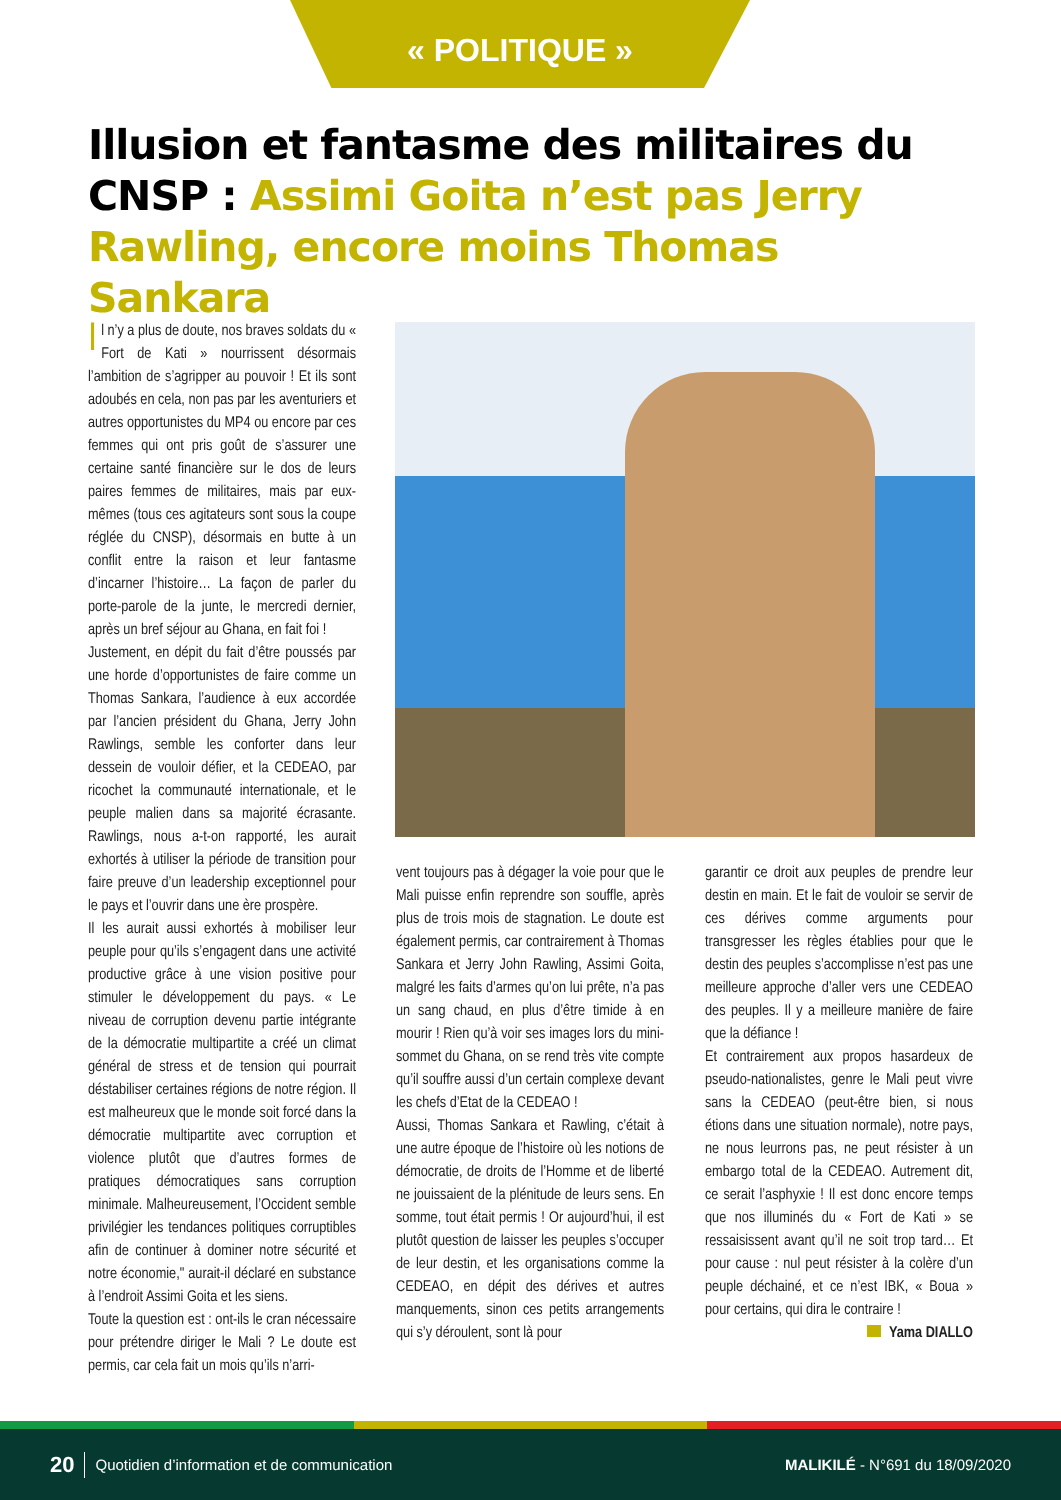« POLITIQUE »
Illusion et fantasme des militaires du CNSP : Assimi Goita n’est pas Jerry Rawling, encore moins Thomas Sankara
Il n’y a plus de doute, nos braves soldats du « Fort de Kati » nourrissent désormais l’ambition de s’agripper au pouvoir ! Et ils sont adoubés en cela, non pas par les aventuriers et autres opportunistes du MP4 ou encore par ces femmes qui ont pris goût de s’assurer une certaine santé financière sur le dos de leurs paires femmes de militaires, mais par eux-mêmes (tous ces agitateurs sont sous la coupe réglée du CNSP), désormais en butte à un conflit entre la raison et leur fantasme d’incarner l’histoire… La façon de parler du porte-parole de la junte, le mercredi dernier, après un bref séjour au Ghana, en fait foi !
Justement, en dépit du fait d’être poussés par une horde d’opportunistes de faire comme un Thomas Sankara, l’audience à eux accordée par l’ancien président du Ghana, Jerry John Rawlings, semble les conforter dans leur dessein de vouloir défier, et la CEDEAO, par ricochet la communauté internationale, et le peuple malien dans sa majorité écrasante. Rawlings, nous a-t-on rapporté, les aurait exhortés à utiliser la période de transition pour faire preuve d’un leadership exceptionnel pour le pays et l’ouvrir dans une ère prospère.
Il les aurait aussi exhortés à mobiliser leur peuple pour qu’ils s’engagent dans une activité productive grâce à une vision positive pour stimuler le développement du pays. « Le niveau de corruption devenu partie intégrante de la démocratie multipartite a créé un climat général de stress et de tension qui pourrait déstabiliser certaines régions de notre région. Il est malheureux que le monde soit forcé dans la démocratie multipartite avec corruption et violence plutôt que d’autres formes de pratiques démocratiques sans corruption minimale. Malheureusement, l’Occident semble privilégier les tendances politiques corruptibles afin de continuer à dominer notre sécurité et notre économie," aurait-il déclaré en substance à l’endroit Assimi Goita et les siens.
Toute la question est : ont-ils le cran nécessaire pour prétendre diriger le Mali ? Le doute est permis, car cela fait un mois qu’ils n’arri-
vent toujours pas à dégager la voie pour que le Mali puisse enfin reprendre son souffle, après plus de trois mois de stagnation. Le doute est également permis, car contrairement à Thomas Sankara et Jerry John Rawling, Assimi Goita, malgré les faits d’armes qu’on lui prête, n’a pas un sang chaud, en plus d’être timide à en mourir ! Rien qu’à voir ses images lors du mini-sommet du Ghana, on se rend très vite compte qu’il souffre aussi d’un certain complexe devant les chefs d’Etat de la CEDEAO !
Aussi, Thomas Sankara et Rawling, c’était à une autre époque de l’histoire où les notions de démocratie, de droits de l’Homme et de liberté ne jouissaient de la plénitude de leurs sens. En somme, tout était permis ! Or aujourd’hui, il est plutôt question de laisser les peuples s’occuper de leur destin, et les organisations comme la CEDEAO, en dépit des dérives et autres manquements, sinon ces petits arrangements qui s’y déroulent, sont là pour
garantir ce droit aux peuples de prendre leur destin en main. Et le fait de vouloir se servir de ces dérives comme arguments pour transgresser les règles établies pour que le destin des peuples s’accomplisse n’est pas une meilleure approche d’aller vers une CEDEAO des peuples. Il y a meilleure manière de faire que la défiance !
Et contrairement aux propos hasardeux de pseudo-nationalistes, genre le Mali peut vivre sans la CEDEAO (peut-être bien, si nous étions dans une situation normale), notre pays, ne nous leurrons pas, ne peut résister à un embargo total de la CEDEAO. Autrement dit, ce serait l’asphyxie ! Il est donc encore temps que nos illuminés du « Fort de Kati » se ressaisissent avant qu’il ne soit trop tard… Et pour cause : nul peut résister à la colère d’un peuple déchainé, et ce n’est IBK, « Boua » pour certains, qui dira le contraire !
Yama DIALLO
20 Quotidien d’information et de communication MALIKILÉ - N°691 du 18/09/2020